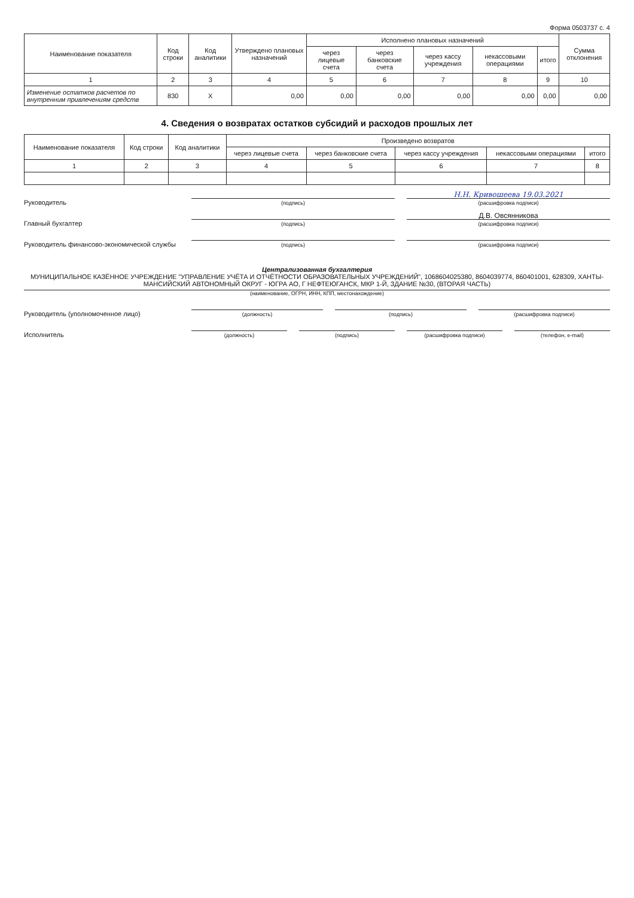Форма 0503737 с. 4
| Наименование показателя | Код строки | Код аналитики | Утверждено плановых назначений | Исполнено плановых назначений | | | | | Сумма отклонения |
| --- | --- | --- | --- | --- | --- | --- | --- | --- | --- |
| | | | | через лицевые счета | через банковские счета | через кассу учреждения | некассовыми операциями | итого | |
| 1 | 2 | 3 | 4 | 5 | 6 | 7 | 8 | 9 | 10 |
| Изменение остатков расчетов по внутренним привлечениям средств | 830 | X | 0,00 | 0,00 | 0,00 | 0,00 | 0,00 | 0,00 | 0,00 |
4. Сведения о возвратах остатков субсидий и расходов прошлых лет
| Наименование показателя | Код строки | Код аналитики | Произведено возвратов | | | | |
| --- | --- | --- | --- | --- | --- | --- | --- |
| | | | через лицевые счета | через банковские счета | через кассу учреждения | некассовыми операциями | итого |
| 1 | 2 | 3 | 4 | 5 | 6 | 7 | 8 |
Руководитель
(подпись)
Н.Н. Кривошеева 19.03.2021
(расшифровка подписи)
Главный бухгалтер
(подпись)
Д.В. Овсянникова
(расшифровка подписи)
Руководитель финансово-экономической службы
(подпись)
(расшифровка подписи)
Централизованная бухгалтерия
МУНИЦИПАЛЬНОЕ КАЗЁННОЕ УЧРЕЖДЕНИЕ "УПРАВЛЕНИЕ УЧЁТА И ОТЧЁТНОСТИ ОБРАЗОВАТЕЛЬНЫХ УЧРЕЖДЕНИЙ", 1068604025380, 8604039774, 860401001, 628309, ХАНТЫ-МАНСИЙСКИЙ АВТОНОМНЫЙ ОКРУГ - ЮГРА АО, Г НЕФТЕЮГАНСК, МКР 1-Й, ЗДАНИЕ №30, (ВТОРАЯ ЧАСТЬ)
(наименование, ОГРН, ИНН, КПП, местонахождение)
Руководитель (уполномоченное лицо)
(должность)
(подпись)
(расшифровка подписи)
Исполнитель
(должность)
(подпись)
(расшифровка подписи)
(телефон, e-mail)